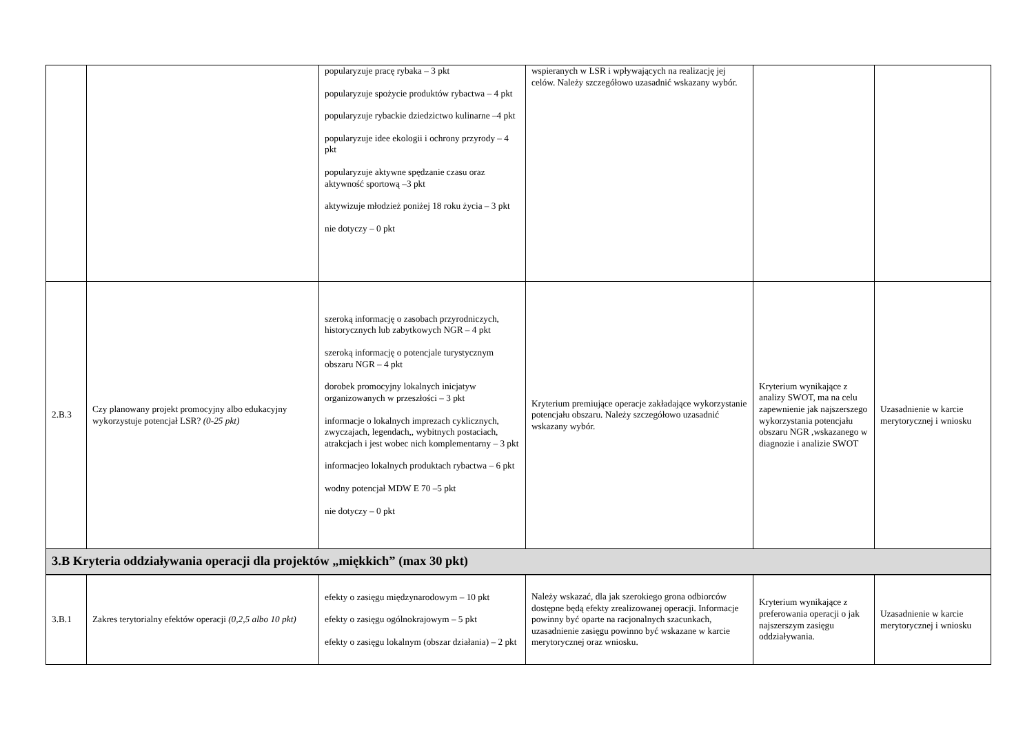| | | popularyzuje pracę rybaka – 3 pkt popularyzuje spożycie produktów rybactwa – 4 pkt popularyzuje rybackie dziedzictwo kulinarne –4 pkt popularyzuje idee ekologii i ochrony przyrody – 4 pkt popularyzuje aktywne spędzanie czasu oraz aktywność sportową –3 pkt aktywizuje młodzież poniżej 18 roku życia – 3 pkt nie dotyczy – 0 pkt | wspieranych w LSR i wpływających na realizację jej celów. Należy szczegółowo uzasadnić wskazany wybór. | | |
| 2.B.3 | Czy planowany projekt promocyjny albo edukacyjny wykorzystuje potencjał LSR? (0-25 pkt) | szeroką informację o zasobach przyrodniczych, historycznych lub zabytkowych NGR – 4 pkt szeroką informację o potencjale turystycznym obszaru NGR – 4 pkt dorobek promocyjny lokalnych inicjatyw organizowanych w przeszłości – 3 pkt informacje o lokalnych imprezach cyklicznych, zwyczajach, legendach,, wybitnych postaciach, atrakcjach i jest wobec nich komplementarny – 3 pkt informacjeo lokalnych produktach rybactwa – 6 pkt wodny potencjał MDW E 70 –5 pkt nie dotyczy – 0 pkt | Kryterium premiujące operacje zakładające wykorzystanie potencjału obszaru. Należy szczegółowo uzasadnić wskazany wybór. | Kryterium wynikające z analizy SWOT, ma na celu zapewnienie jak najszerszego wykorzystania potencjału obszaru NGR ,wskazanego w diagnozie i analizie SWOT | Uzasadnienie w karcie merytorycznej i wniosku |
| 3.B Kryteria oddziaływania operacji dla projektów „miękkich” (max 30 pkt) | | | | | |
| 3.B.1 | Zakres terytorialny efektów operacji (0,2,5 albo 10 pkt) | efekty o zasięgu międzynarodowym – 10 pkt efekty o zasięgu ogólnokrajowym – 5 pkt efekty o zasięgu lokalnym (obszar działania) – 2 pkt | Należy wskazać, dla jak szerokiego grona odbiorców dostępne będą efekty zrealizowanej operacji. Informacje powinny być oparte na racjonalnych szacunkach, uzasadnienie zasięgu powinno być wskazane w karcie merytorycznej oraz wniosku. | Kryterium wynikające z preferowania operacji o jak najszerszym zasięgu oddziaływania. | Uzasadnienie w karcie merytorycznej i wniosku |